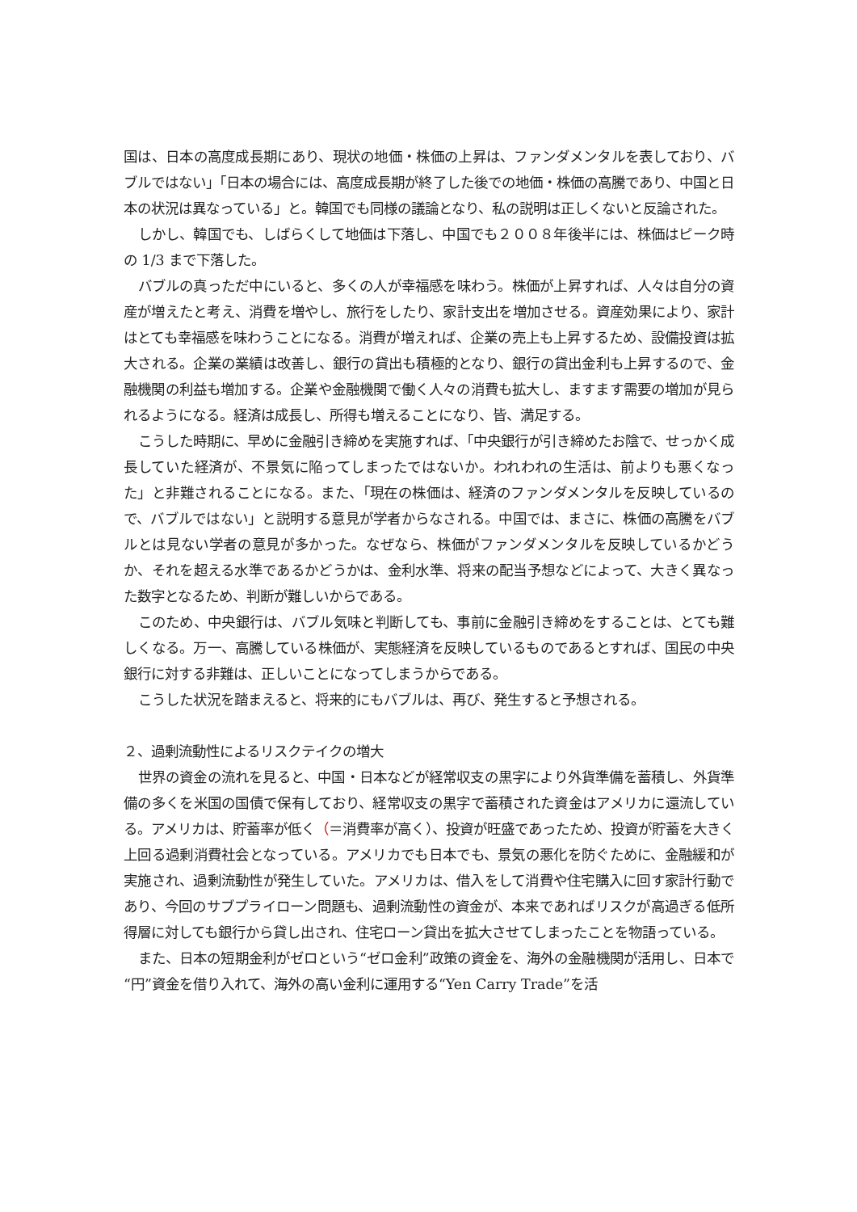国は、日本の高度成長期にあり、現状の地価・株価の上昇は、ファンダメンタルを表しており、バブルではない」「日本の場合には、高度成長期が終了した後での地価・株価の高騰であり、中国と日本の状況は異なっている」と。韓国でも同様の議論となり、私の説明は正しくないと反論された。
しかし、韓国でも、しばらくして地価は下落し、中国でも２００８年後半には、株価はピーク時の 1/3 まで下落した。
バブルの真っただ中にいると、多くの人が幸福感を味わう。株価が上昇すれば、人々は自分の資産が増えたと考え、消費を増やし、旅行をしたり、家計支出を増加させる。資産効果により、家計はとても幸福感を味わうことになる。消費が増えれば、企業の売上も上昇するため、設備投資は拡大される。企業の業績は改善し、銀行の貸出も積極的となり、銀行の貸出金利も上昇するので、金融機関の利益も増加する。企業や金融機関で働く人々の消費も拡大し、ますます需要の増加が見られるようになる。経済は成長し、所得も増えることになり、皆、満足する。
こうした時期に、早めに金融引き締めを実施すれば、「中央銀行が引き締めたお陰で、せっかく成長していた経済が、不景気に陥ってしまったではないか。われわれの生活は、前よりも悪くなった」と非難されることになる。また、「現在の株価は、経済のファンダメンタルを反映しているので、バブルではない」と説明する意見が学者からなされる。中国では、まさに、株価の高騰をバブルとは見ない学者の意見が多かった。なぜなら、株価がファンダメンタルを反映しているかどうか、それを超える水準であるかどうかは、金利水準、将来の配当予想などによって、大きく異なった数字となるため、判断が難しいからである。
このため、中央銀行は、バブル気味と判断しても、事前に金融引き締めをすることは、とても難しくなる。万一、高騰している株価が、実態経済を反映しているものであるとすれば、国民の中央銀行に対する非難は、正しいことになってしまうからである。
こうした状況を踏まえると、将来的にもバブルは、再び、発生すると予想される。
２、過剰流動性によるリスクテイクの増大
世界の資金の流れを見ると、中国・日本などが経常収支の黒字により外貨準備を蓄積し、外貨準備の多くを米国の国債で保有しており、経常収支の黒字で蓄積された資金はアメリカに還流している。アメリカは、貯蓄率が低く（＝消費率が高く）、投資が旺盛であったため、投資が貯蓄を大きく上回る過剰消費社会となっている。アメリカでも日本でも、景気の悪化を防ぐために、金融緩和が実施され、過剰流動性が発生していた。アメリカは、借入をして消費や住宅購入に回す家計行動であり、今回のサブプライローン問題も、過剰流動性の資金が、本来であればリスクが高過ぎる低所得層に対しても銀行から貸し出され、住宅ローン貸出を拡大させてしまったことを物語っている。
また、日本の短期金利がゼロという“ゼロ金利”政策の資金を、海外の金融機関が活用し、日本で“円”資金を借り入れて、海外の高い金利に運用する“Yen Carry Trade”を活